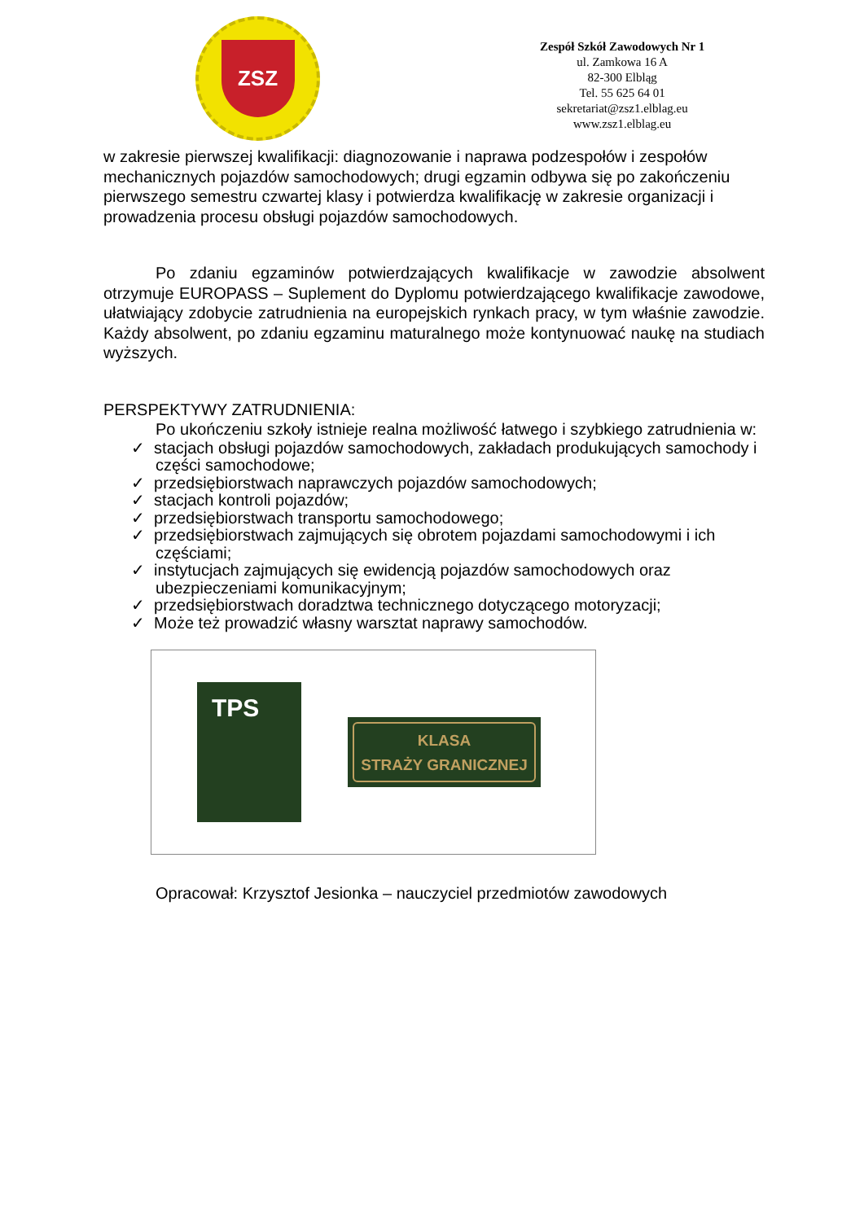ZSZ
Zespół Szkół Zawodowych Nr 1
ul. Zamkowa 16 A
82-300 Elbląg
Tel. 55 625 64 01
sekretariat@zsz1.elblag.eu
www.zsz1.elblag.eu
w zakresie pierwszej kwalifikacji: diagnozowanie i naprawa podzespołów i zespołów mechanicznych pojazdów samochodowych; drugi egzamin odbywa się po zakończeniu pierwszego semestru czwartej klasy i potwierdza kwalifikację w zakresie organizacji i prowadzenia procesu obsługi pojazdów samochodowych.
Po zdaniu egzaminów potwierdzających kwalifikacje w zawodzie absolwent otrzymuje EUROPASS – Suplement do Dyplomu potwierdzającego kwalifikacje zawodowe, ułatwiający zdobycie zatrudnienia na europejskich rynkach pracy, w tym właśnie zawodzie. Każdy absolwent, po zdaniu egzaminu maturalnego może kontynuować naukę na studiach wyższych.
PERSPEKTYWY ZATRUDNIENIA:
Po ukończeniu szkoły istnieje realna możliwość łatwego i szybkiego zatrudnienia w:
✓ stacjach obsługi pojazdów samochodowych, zakładach produkujących samochody i części samochodowe;
✓ przedsiębiorstwach naprawczych pojazdów samochodowych;
✓ stacjach kontroli pojazdów;
✓ przedsiębiorstwach transportu samochodowego;
✓ przedsiębiorstwach zajmujących się obrotem pojazdami samochodowymi i ich częściami;
✓ instytucjach zajmujących się ewidencją pojazdów samochodowych oraz ubezpieczeniami komunikacyjnym;
✓ przedsiębiorstwach doradztwa technicznego dotyczącego motoryzacji;
✓ Może też prowadzić własny warsztat naprawy samochodów.
TPS
KLASA
STRAŻY GRANICZNEJ
Opracował: Krzysztof Jesionka – nauczyciel przedmiotów zawodowych